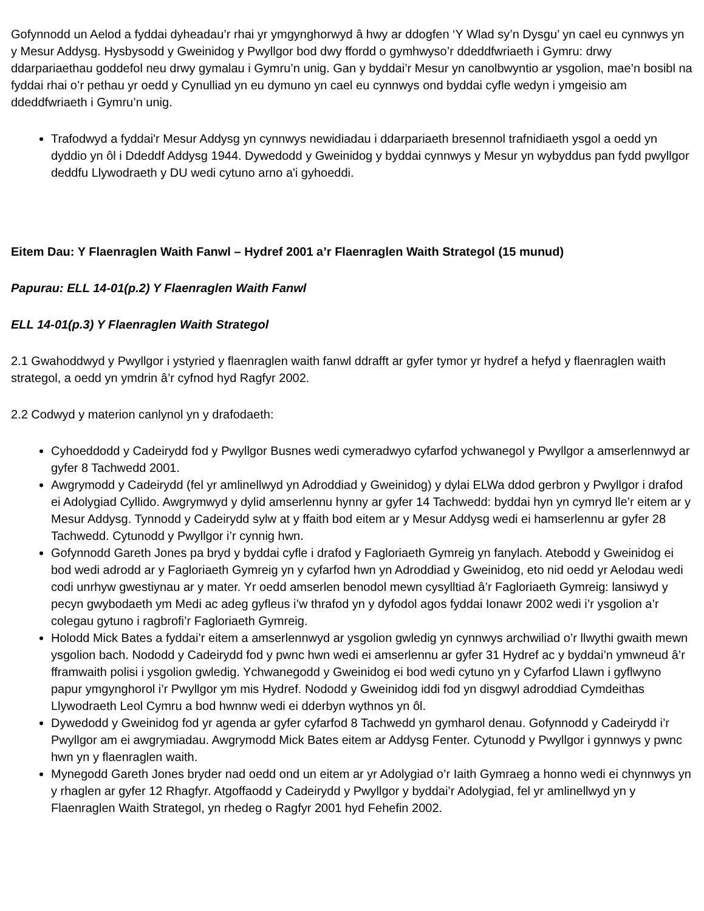Gofynnodd un Aelod a fyddai dyheadau’r rhai yr ymgynghorwyd â hwy ar ddogfen ‘Y Wlad sy’n Dysgu’ yn cael eu cynnwys yn y Mesur Addysg. Hysbysodd y Gweinidog y Pwyllgor bod dwy ffordd o gymhwyso’r ddeddfwriaeth i Gymru: drwy ddarpariaethau goddefol neu drwy gymalau i Gymru’n unig. Gan y byddai’r Mesur yn canolbwyntio ar ysgolion, mae’n bosibl na fyddai rhai o’r pethau yr oedd y Cynulliad yn eu dymuno yn cael eu cynnwys ond byddai cyfle wedyn i ymgeisio am ddeddfwriaeth i Gymru’n unig.
Trafodwyd a fyddai'r Mesur Addysg yn cynnwys newidiadau i ddarpariaeth bresennol trafnidiaeth ysgol a oedd yn dyddio yn ôl i Ddeddf Addysg 1944. Dywedodd y Gweinidog y byddai cynnwys y Mesur yn wybyddus pan fydd pwyllgor deddfu Llywodraeth y DU wedi cytuno arno a'i gyhoeddi.
Eitem Dau: Y Flaenraglen Waith Fanwl – Hydref 2001 a’r Flaenraglen Waith Strategol (15 munud)
Papurau: ELL 14-01(p.2) Y Flaenraglen Waith Fanwl
ELL 14-01(p.3) Y Flaenraglen Waith Strategol
2.1 Gwahoddwyd y Pwyllgor i ystyried y flaenraglen waith fanwl ddrafft ar gyfer tymor yr hydref a hefyd y flaenraglen waith strategol, a oedd yn ymdrin â’r cyfnod hyd Ragfyr 2002.
2.2 Codwyd y materion canlynol yn y drafodaeth:
Cyhoeddodd y Cadeirydd fod y Pwyllgor Busnes wedi cymeradwyo cyfarfod ychwanegol y Pwyllgor a amserlennwyd ar gyfer 8 Tachwedd 2001.
Awgrymodd y Cadeirydd (fel yr amlinellwyd yn Adroddiad y Gweinidog) y dylai ELWa ddod gerbron y Pwyllgor i drafod ei Adolygiad Cyllido. Awgrymwyd y dylid amserlennu hynny ar gyfer 14 Tachwedd: byddai hyn yn cymryd lle’r eitem ar y Mesur Addysg. Tynnodd y Cadeirydd sylw at y ffaith bod eitem ar y Mesur Addysg wedi ei hamserlennu ar gyfer 28 Tachwedd. Cytunodd y Pwyllgor i’r cynnig hwn.
Gofynnodd Gareth Jones pa bryd y byddai cyfle i drafod y Fagloriaeth Gymreig yn fanylach. Atebodd y Gweinidog ei bod wedi adrodd ar y Fagloriaeth Gymreig yn y cyfarfod hwn yn Adroddiad y Gweinidog, eto nid oedd yr Aelodau wedi codi unrhyw gwestiynau ar y mater. Yr oedd amserlen benodol mewn cysylltiad â’r Fagloriaeth Gymreig: lansiwyd y pecyn gwybodaeth ym Medi ac adeg gyfleus i’w thrafod yn y dyfodol agos fyddai Ionawr 2002 wedi i’r ysgolion a’r colegau gytuno i ragbrofi’r Fagloriaeth Gymreig.
Holodd Mick Bates a fyddai’r eitem a amserlennwyd ar ysgolion gwledig yn cynnwys archwiliad o’r llwythi gwaith mewn ysgolion bach. Nododd y Cadeirydd fod y pwnc hwn wedi ei amserlennu ar gyfer 31 Hydref ac y byddai’n ymwneud â’r fframwaith polisi i ysgolion gwledig. Ychwanegodd y Gweinidog ei bod wedi cytuno yn y Cyfarfod Llawn i gyflwyno papur ymgynghorol i’r Pwyllgor ym mis Hydref. Nododd y Gweinidog iddi fod yn disgwyl adroddiad Cymdeithas Llywodraeth Leol Cymru a bod hwnnw wedi ei dderbyn wythnos yn ôl.
Dywedodd y Gweinidog fod yr agenda ar gyfer cyfarfod 8 Tachwedd yn gymharol denau. Gofynnodd y Cadeirydd i’r Pwyllgor am ei awgrymiadau. Awgrymodd Mick Bates eitem ar Addysg Fenter. Cytunodd y Pwyllgor i gynnwys y pwnc hwn yn y flaenraglen waith.
Mynegodd Gareth Jones bryder nad oedd ond un eitem ar yr Adolygiad o’r Iaith Gymraeg a honno wedi ei chynnwys yn y rhaglen ar gyfer 12 Rhagfyr. Atgoffaodd y Cadeirydd y Pwyllgor y byddai’r Adolygiad, fel yr amlinellwyd yn y Flaenraglen Waith Strategol, yn rhedeg o Ragfyr 2001 hyd Fehefin 2002.